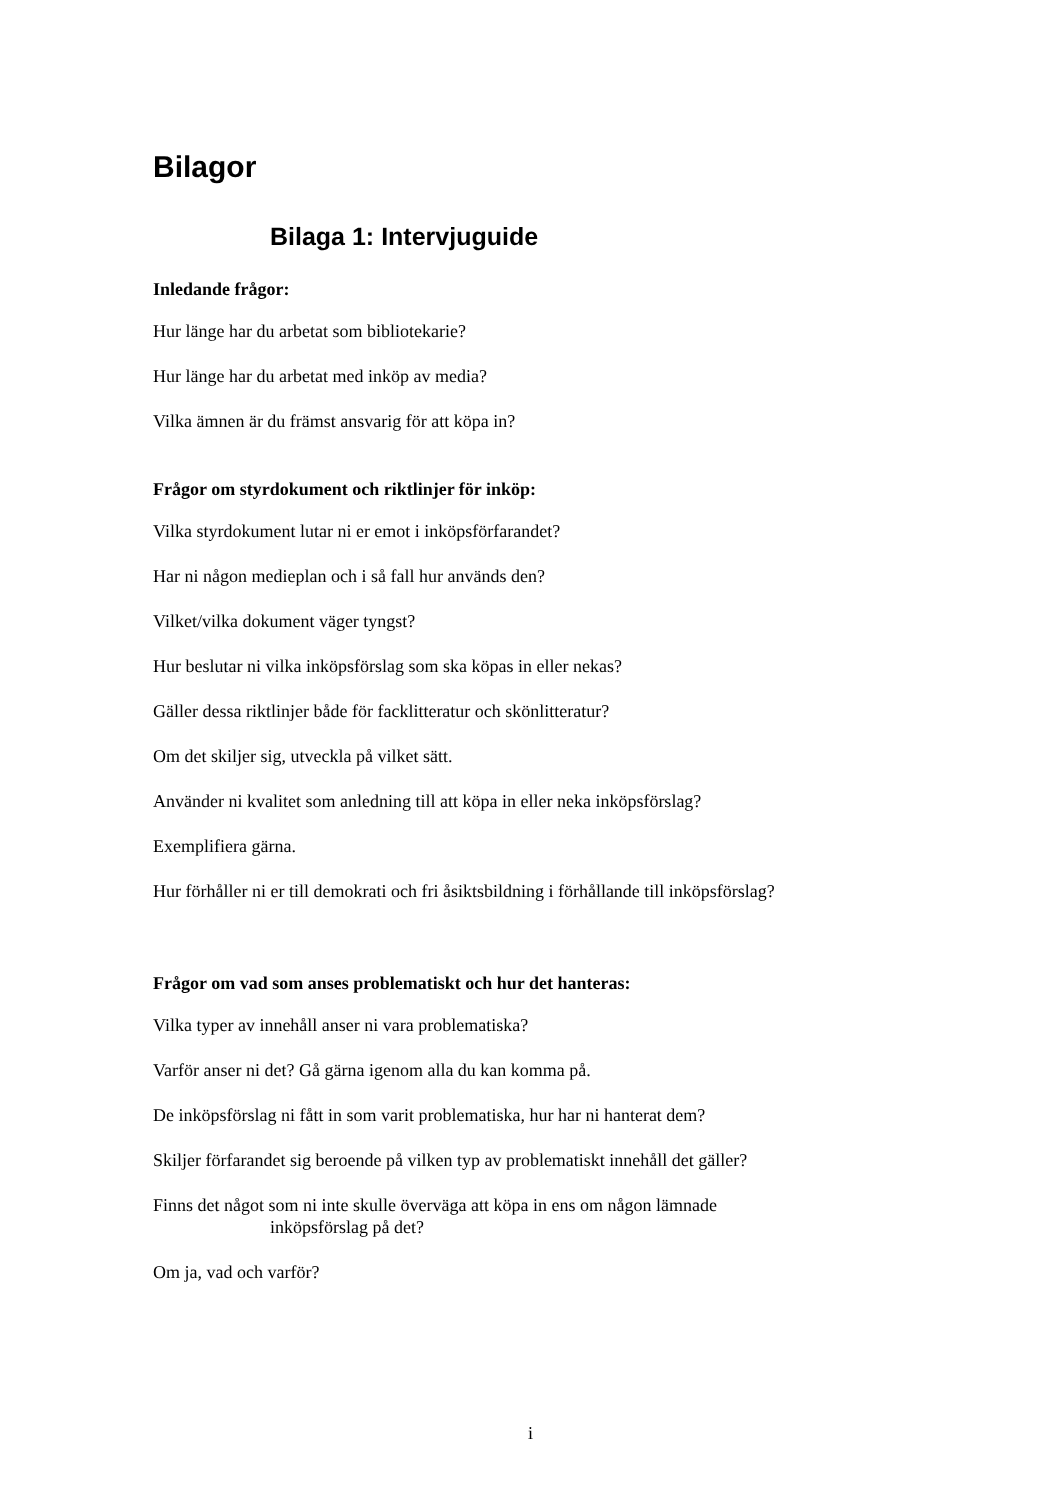Bilagor
Bilaga 1: Intervjuguide
Inledande frågor:
Hur länge har du arbetat som bibliotekarie?
Hur länge har du arbetat med inköp av media?
Vilka ämnen är du främst ansvarig för att köpa in?
Frågor om styrdokument och riktlinjer för inköp:
Vilka styrdokument lutar ni er emot i inköpsförfarandet?
Har ni någon medieplan och i så fall hur används den?
Vilket/vilka dokument väger tyngst?
Hur beslutar ni vilka inköpsförslag som ska köpas in eller nekas?
Gäller dessa riktlinjer både för facklitteratur och skönlitteratur?
Om det skiljer sig, utveckla på vilket sätt.
Använder ni kvalitet som anledning till att köpa in eller neka inköpsförslag?
Exemplifiera gärna.
Hur förhåller ni er till demokrati och fri åsiktsbildning i förhållande till inköpsförslag?
Frågor om vad som anses problematiskt och hur det hanteras:
Vilka typer av innehåll anser ni vara problematiska?
Varför anser ni det? Gå gärna igenom alla du kan komma på.
De inköpsförslag ni fått in som varit problematiska, hur har ni hanterat dem?
Skiljer förfarandet sig beroende på vilken typ av problematiskt innehåll det gäller?
Finns det något som ni inte skulle överväga att köpa in ens om någon lämnade
inköpsförslag på det?
Om ja, vad och varför?
i